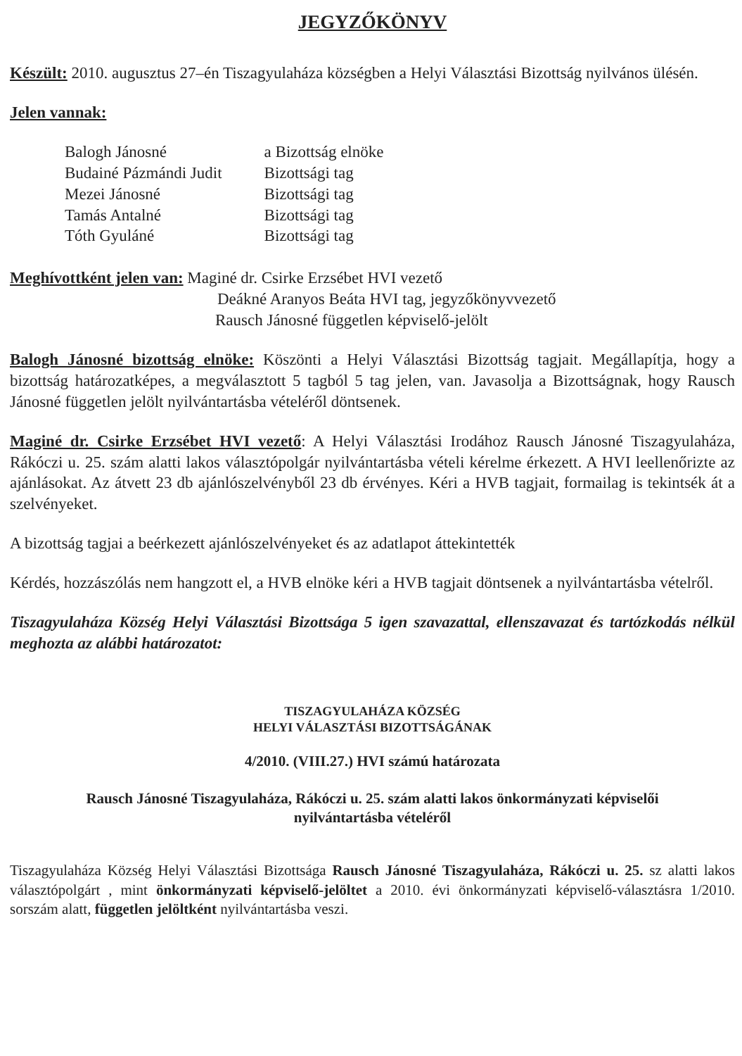JEGYZŐKÖNYV
Készült: 2010. augusztus 27–én Tiszagyulaháza községben a Helyi Választási Bizottság nyilvános ülésén.
Jelen vannak:
| Balogh Jánosné | a Bizottság elnöke |
| Budainé Pázmándi Judit | Bizottsági tag |
| Mezei Jánosné | Bizottsági tag |
| Tamás Antalné | Bizottsági tag |
| Tóth Gyuláné | Bizottsági tag |
Meghívottként jelen van: Maginé dr. Csirke Erzsébet HVI vezető
Deákné Aranyos Beáta HVI tag, jegyzőkönyvvezető
Rausch Jánosné független képviselő-jelölt
Balogh Jánosné bizottság elnöke: Köszönti a Helyi Választási Bizottság tagjait. Megállapítja, hogy a bizottság határozatképes, a megválasztott 5 tagból 5 tag jelen, van. Javasolja a Bizottságnak, hogy Rausch Jánosné független jelölt nyilvántartásba vételéről döntsenek.
Maginé dr. Csirke Erzsébet HVI vezető: A Helyi Választási Irodához Rausch Jánosné Tiszagyulaháza, Rákóczi u. 25. szám alatti lakos választópolgár nyilvántartásba vételi kérelme érkezett. A HVI leellenőrizte az ajánlásokat. Az átvett 23 db ajánlószelvényből 23 db érvényes. Kéri a HVB tagjait, formailag is tekintsék át a szelvényeket.
A bizottság tagjai a beérkezett ajánlószelvényeket és az adatlapot áttekintették
Kérdés, hozzászólás nem hangzott el, a HVB elnöke kéri a HVB tagjait döntsenek a nyilvántartásba vételről.
Tiszagyulaháza Község Helyi Választási Bizottsága 5 igen szavazattal, ellenszavazat és tartózkodás nélkül meghozta az alábbi határozatot:
TISZAGYULAHÁZA KÖZSÉG
HELYI VÁLASZTÁSI BIZOTTSÁGÁNAK
4/2010. (VIII.27.) HVI számú határozata
Rausch Jánosné Tiszagyulaháza, Rákóczi u. 25. szám alatti lakos önkormányzati képviselői
nyilvántartásba vételéről
Tiszagyulaháza Község Helyi Választási Bizottsága Rausch Jánosné Tiszagyulaháza, Rákóczi u. 25. sz alatti lakos választópolgárt , mint önkormányzati képviselő-jelöltet a 2010. évi önkormányzati képviselő-választásra 1/2010. sorszám alatt, független jelöltként nyilvántartásba veszi.